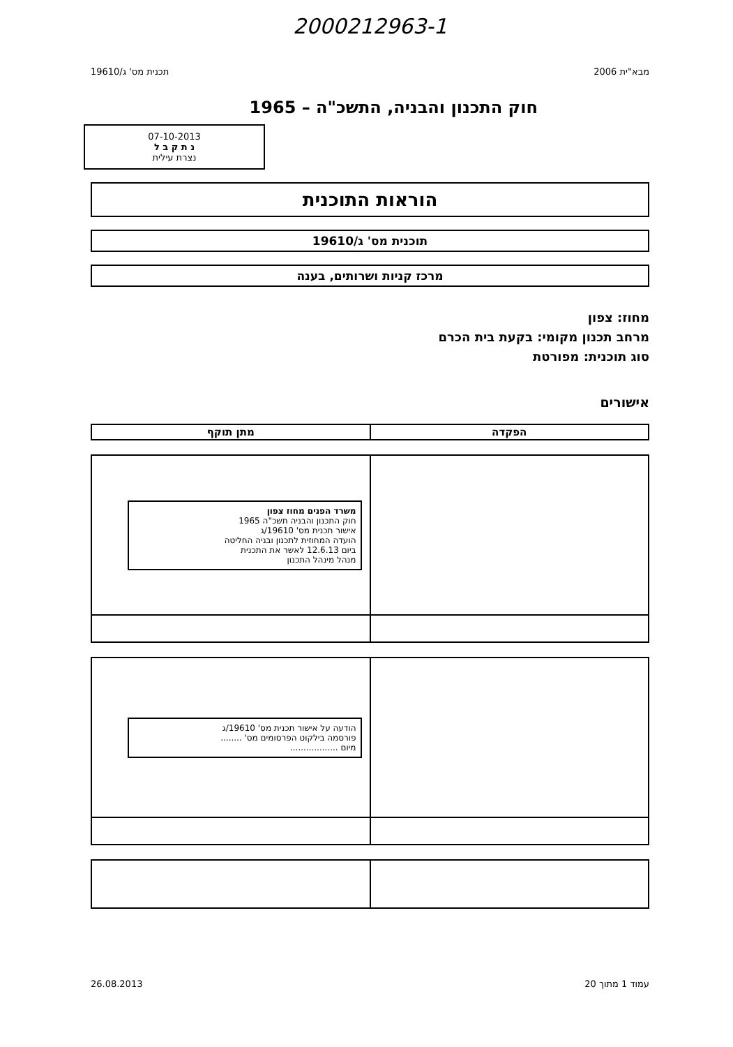2000212963-1
מבא"ית 2006 תכנית מס' ג/19610
חוק התכנון והבניה, התשכ"ה – 1965
07-10-2013
נ ת ק ב ל
נצרת עילית
הוראות התוכנית
תוכנית מס' ג/19610
מרכז קניות ושרותים, בענה
מחוז: צפון
מרחב תכנון מקומי: בקעת בית הכרם
סוג תוכנית: מפורטת
אישורים
| הפקדה | מתן תוקף |
| --- | --- |
| | משרד הפנים מחוז צפון חוק התכנון והבניה תשכ"ה 1965 אישור תכנית מס' 19610/ג הועדה המחוזית לתכנון ובניה החליטה ביום 12.6.13 לאשר את התכנית מנהל מינהל התכנון |
| | הודעה על אישור תכנית מס' 19610/ג פורסמה בילקוט הפרסומים מס' ........ מיום .................. |
עמוד 1 מתוך 20 26.08.2013